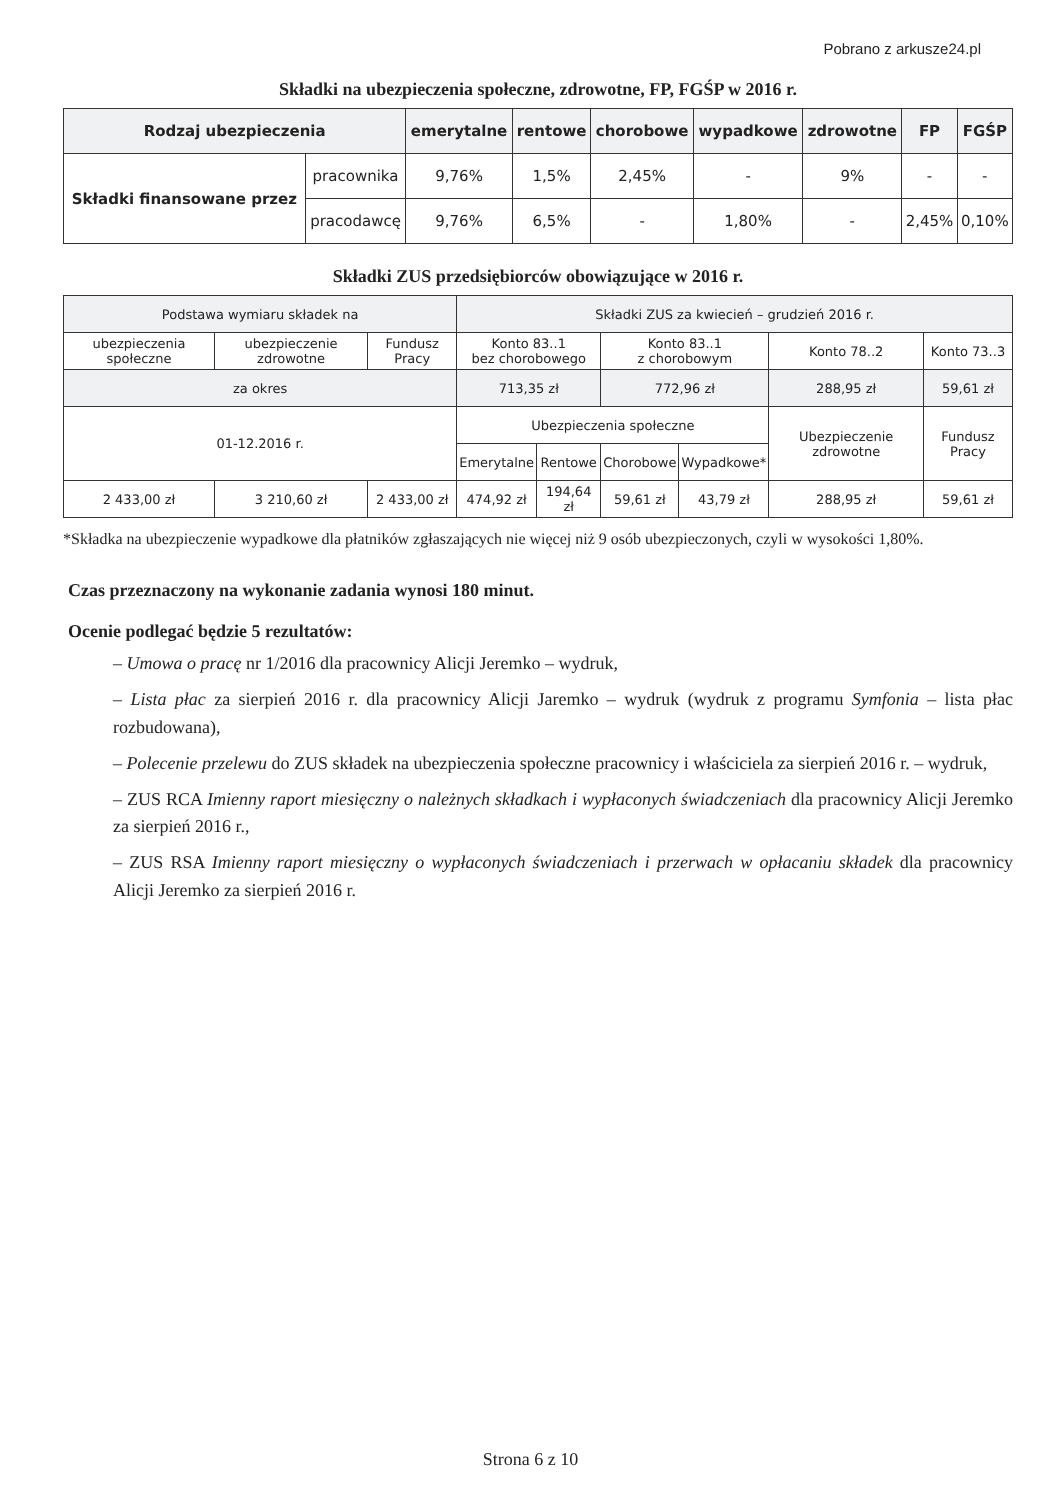Pobrano z arkusze24.pl
Składki na ubezpieczenia społeczne, zdrowotne, FP, FGŚP w 2016 r.
| Rodzaj ubezpieczenia | | emerytalne | rentowe | chorobowe | wypadkowe | zdrowotne | FP | FGŚP |
| --- | --- | --- | --- | --- | --- | --- | --- | --- |
| Składki finansowane przez | pracownika | 9,76% | 1,5% | 2,45% | - | 9% | - | - |
| | pracodawcę | 9,76% | 6,5% | - | 1,80% | - | 2,45% | 0,10% |
Składki ZUS przedsiębiorców obowiązujące w 2016 r.
| Podstawa wymiaru składek na | | | Składki ZUS za kwiecień – grudzień 2016 r. | | | | | |
| ubezpieczenia społeczne | ubezpieczenie zdrowotne | Fundusz Pracy | Konto 83..1 bez chorobowego | | Konto 83..1 z chorobowym | | Konto 78..2 | Konto 73..3 |
| za okres | | | 713,35 zł | | 772,96 zł | | 288,95 zł | 59,61 zł |
| 01-12.2016 r. | | | Ubezpieczenia społeczne | | | | Ubezpieczenie zdrowotne | Fundusz Pracy |
| | | | Emerytalne | Rentowe | Chorobowe | Wypadkowe* | | |
| 2 433,00 zł | 3 210,60 zł | 2 433,00 zł | 474,92 zł | 194,64 zł | 59,61 zł | 43,79 zł | 288,95 zł | 59,61 zł |
*Składka na ubezpieczenie wypadkowe dla płatników zgłaszających nie więcej niż 9 osób ubezpieczonych, czyli w wysokości 1,80%.
Czas przeznaczony na wykonanie zadania wynosi 180 minut.
Ocenie podlegać będzie 5 rezultatów:
– Umowa o pracę nr 1/2016 dla pracownicy Alicji Jeremko – wydruk,
– Lista płac za sierpień 2016 r. dla pracownicy Alicji Jaremko – wydruk (wydruk z programu Symfonia – lista płac rozbudowana),
– Polecenie przelewu do ZUS składek na ubezpieczenia społeczne pracownicy i właściciela za sierpień 2016 r. – wydruk,
– ZUS RCA Imienny raport miesięczny o należnych składkach i wypłaconych świadczeniach dla pracownicy Alicji Jeremko za sierpień 2016 r.,
– ZUS RSA Imienny raport miesięczny o wypłaconych świadczeniach i przerwach w opłacaniu składek dla pracownicy Alicji Jeremko za sierpień 2016 r.
Strona 6 z 10